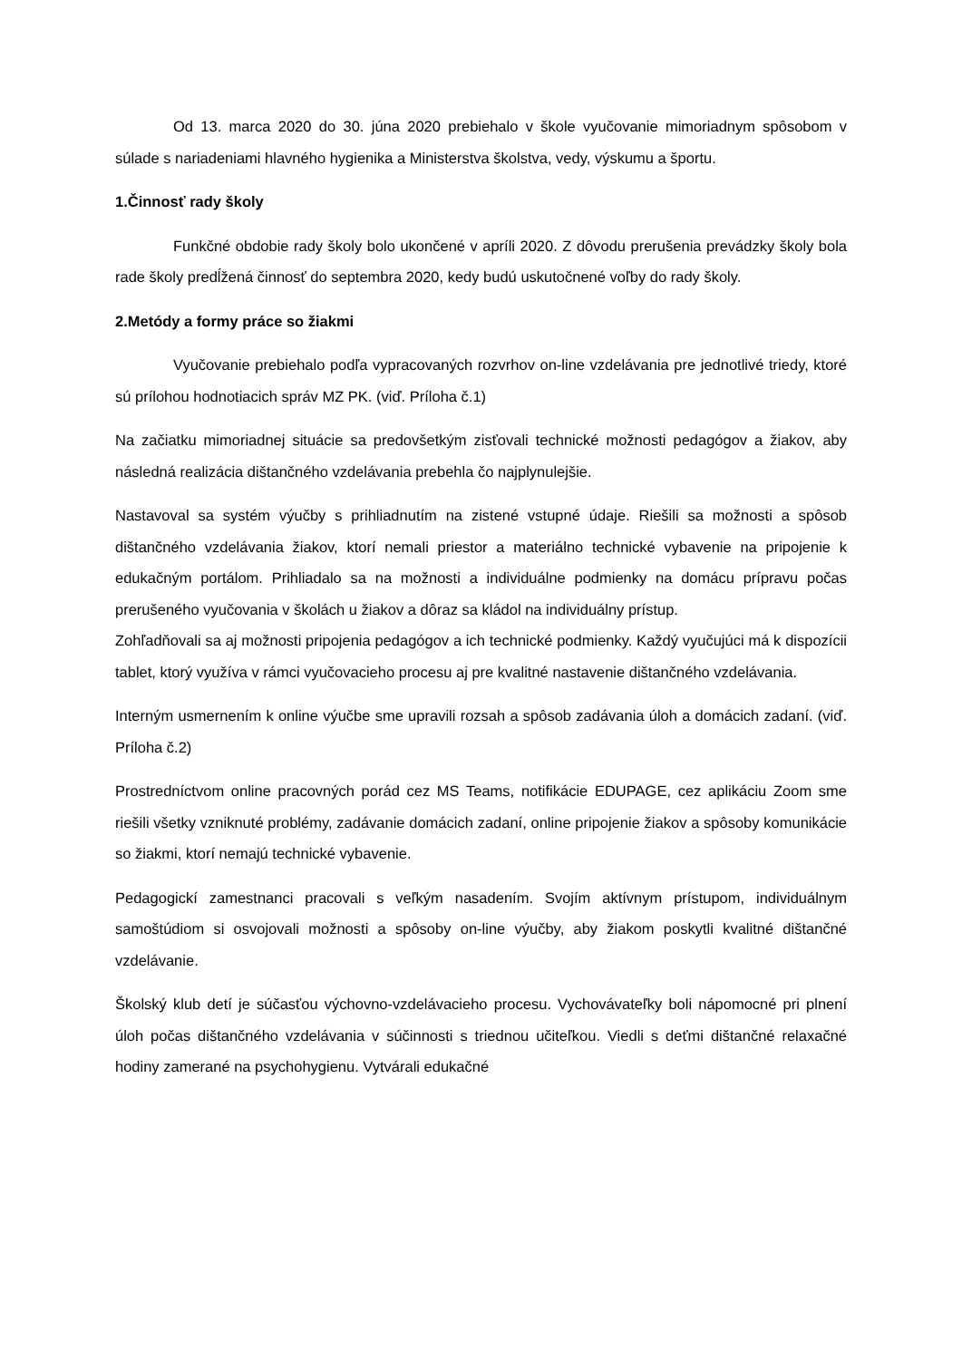Od 13. marca 2020 do 30. júna 2020 prebiehalo v škole vyučovanie mimoriadnym spôsobom v súlade s nariadeniami hlavného hygienika a Ministerstva školstva, vedy, výskumu a športu.
1.Činnosť rady školy
Funkčné obdobie rady školy bolo ukončené v apríli 2020. Z dôvodu prerušenia prevádzky školy bola rade školy predĺžená činnosť do septembra 2020, kedy budú uskutočnené voľby do rady školy.
2.Metódy a formy práce so žiakmi
Vyučovanie prebiehalo podľa vypracovaných rozvrhov on-line vzdelávania pre jednotlivé triedy, ktoré sú prílohou hodnotiacich správ MZ PK. (viď. Príloha č.1)
Na začiatku mimoriadnej situácie sa predovšetkým zisťovali technické možnosti pedagógov a žiakov, aby následná realizácia dištančného vzdelávania prebehla čo najplynulejšie.
Nastavoval sa systém výučby s prihliadnutím na zistené vstupné údaje. Riešili sa možnosti a spôsob dištančného vzdelávania žiakov, ktorí nemali priestor a materiálno technické vybavenie na pripojenie k edukačným portálom. Prihliadalo sa na možnosti a individuálne podmienky na domácu prípravu počas prerušeného vyučovania v školách u žiakov a dôraz sa kládol na individuálny prístup.
Zohľadňovali sa aj možnosti pripojenia pedagógov a ich technické podmienky. Každý vyučujúci má k dispozícii tablet, ktorý využíva v rámci vyučovacieho procesu aj pre kvalitné nastavenie dištančného vzdelávania.
Interným usmernením k online výučbe sme upravili rozsah a spôsob zadávania úloh a domácich zadaní. (viď. Príloha č.2)
Prostredníctvom online pracovných porád cez MS Teams, notifikácie EDUPAGE, cez aplikáciu Zoom sme riešili všetky vzniknuté problémy, zadávanie domácich zadaní, online pripojenie žiakov a spôsoby komunikácie so žiakmi, ktorí nemajú technické vybavenie.
Pedagogickí zamestnanci pracovali s veľkým nasadením. Svojím aktívnym prístupom, individuálnym samoštúdiom si osvojovali možnosti a spôsoby on-line výučby, aby žiakom poskytli kvalitné dištančné vzdelávanie.
Školský klub detí je súčasťou výchovno-vzdelávacieho procesu. Vychovávateľky boli nápomocné pri plnení úloh počas dištančného vzdelávania v súčinnosti s triednou učiteľkou. Viedli s deťmi dištančné relaxačné hodiny zamerané na psychohygienu. Vytvárali edukačné